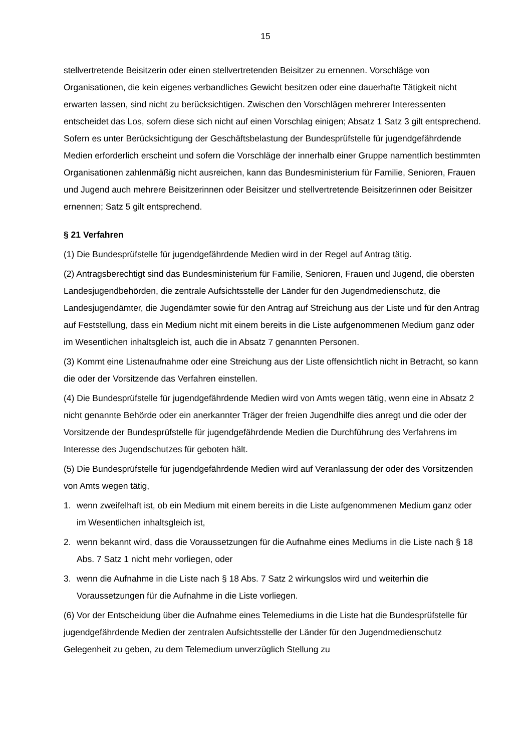15
stellvertretende Beisitzerin oder einen stellvertretenden Beisitzer zu ernennen. Vorschläge von Organisationen, die kein eigenes verbandliches Gewicht besitzen oder eine dauerhafte Tätigkeit nicht erwarten lassen, sind nicht zu berücksichtigen. Zwischen den Vorschlägen mehrerer Interessenten entscheidet das Los, sofern diese sich nicht auf einen Vorschlag einigen; Absatz 1 Satz 3 gilt entsprechend. Sofern es unter Berücksichtigung der Geschäftsbelastung der Bundesprüfstelle für jugendgefährdende Medien erforderlich erscheint und sofern die Vorschläge der innerhalb einer Gruppe namentlich bestimmten Organisationen zahlenmäßig nicht ausreichen, kann das Bundesministerium für Familie, Senioren, Frauen und Jugend auch mehrere Beisitzerinnen oder Beisitzer und stellvertretende Beisitzerinnen oder Beisitzer ernennen; Satz 5 gilt entsprechend.
§ 21 Verfahren
(1) Die Bundesprüfstelle für jugendgefährdende Medien wird in der Regel auf Antrag tätig.
(2) Antragsberechtigt sind das Bundesministerium für Familie, Senioren, Frauen und Jugend, die obersten Landesjugendbehörden, die zentrale Aufsichtsstelle der Länder für den Jugendmedienschutz, die Landesjugendämter, die Jugendämter sowie für den Antrag auf Streichung aus der Liste und für den Antrag auf Feststellung, dass ein Medium nicht mit einem bereits in die Liste aufgenommenen Medium ganz oder im Wesentlichen inhaltsgleich ist, auch die in Absatz 7 genannten Personen.
(3) Kommt eine Listenaufnahme oder eine Streichung aus der Liste offensichtlich nicht in Betracht, so kann die oder der Vorsitzende das Verfahren einstellen.
(4) Die Bundesprüfstelle für jugendgefährdende Medien wird von Amts wegen tätig, wenn eine in Absatz 2 nicht genannte Behörde oder ein anerkannter Träger der freien Jugendhilfe dies anregt und die oder der Vorsitzende der Bundesprüfstelle für jugendgefährdende Medien die Durchführung des Verfahrens im Interesse des Jugendschutzes für geboten hält.
(5) Die Bundesprüfstelle für jugendgefährdende Medien wird auf Veranlassung der oder des Vorsitzenden von Amts wegen tätig,
1. wenn zweifelhaft ist, ob ein Medium mit einem bereits in die Liste aufgenommenen Medium ganz oder im Wesentlichen inhaltsgleich ist,
2. wenn bekannt wird, dass die Voraussetzungen für die Aufnahme eines Mediums in die Liste nach § 18 Abs. 7 Satz 1 nicht mehr vorliegen, oder
3. wenn die Aufnahme in die Liste nach § 18 Abs. 7 Satz 2 wirkungslos wird und weiterhin die Voraussetzungen für die Aufnahme in die Liste vorliegen.
(6) Vor der Entscheidung über die Aufnahme eines Telemediums in die Liste hat die Bundesprüfstelle für jugendgefährdende Medien der zentralen Aufsichtsstelle der Länder für den Jugendmedienschutz Gelegenheit zu geben, zu dem Telemedium unverzüglich Stellung zu